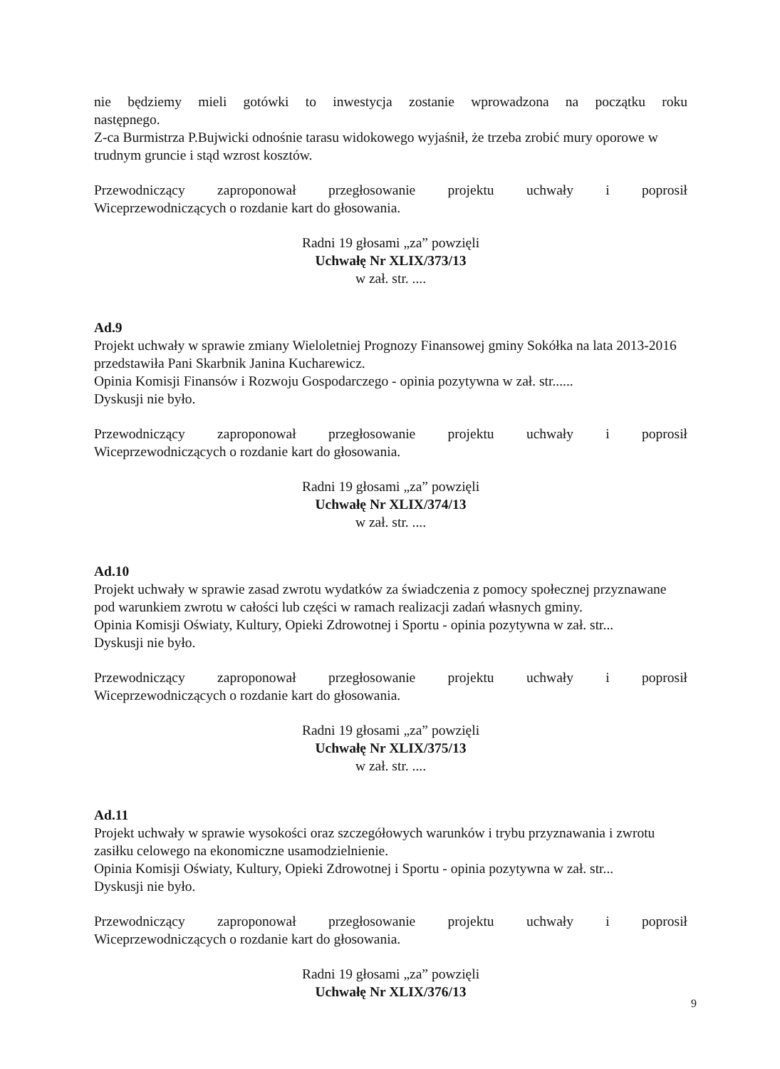nie będziemy mieli gotówki to inwestycja zostanie wprowadzona na początku roku
następnego.
Z-ca Burmistrza P.Bujwicki odnośnie tarasu widokowego wyjaśnił, że trzeba zrobić mury oporowe w trudnym gruncie i stąd wzrost kosztów.
Przewodniczący zaproponował przegłosowanie projektu uchwały i poprosił
Wiceprzewodniczących o rozdanie kart do głosowania.
Radni 19 głosami „za” powzięli
Uchwałę Nr XLIX/373/13
w zał. str. ....
Ad.9
Projekt uchwały w sprawie zmiany Wieloletniej Prognozy Finansowej gminy Sokółka na lata 2013-2016 przedstawiła Pani Skarbnik Janina Kucharewicz.
Opinia Komisji Finansów i Rozwoju Gospodarczego - opinia pozytywna w zał. str......
Dyskusji nie było.
Przewodniczący zaproponował przegłosowanie projektu uchwały i poprosił
Wiceprzewodniczących o rozdanie kart do głosowania.
Radni 19 głosami „za” powzięli
Uchwałę Nr XLIX/374/13
w zał. str. ....
Ad.10
Projekt uchwały w sprawie zasad zwrotu wydatków za świadczenia z pomocy społecznej przyznawane pod warunkiem zwrotu w całości lub części w ramach realizacji zadań własnych gminy.
Opinia Komisji Oświaty, Kultury, Opieki Zdrowotnej i Sportu - opinia pozytywna w zał. str...
Dyskusji nie było.
Przewodniczący zaproponował przegłosowanie projektu uchwały i poprosił
Wiceprzewodniczących o rozdanie kart do głosowania.
Radni 19 głosami „za” powzięli
Uchwałę Nr XLIX/375/13
w zał. str. ....
Ad.11
Projekt uchwały w sprawie wysokości oraz szczegółowych warunków i trybu przyznawania i zwrotu zasiłku celowego na ekonomiczne usamodzielnienie.
Opinia Komisji Oświaty, Kultury, Opieki Zdrowotnej i Sportu - opinia pozytywna w zał. str...
Dyskusji nie było.
Przewodniczący zaproponował przegłosowanie projektu uchwały i poprosił
Wiceprzewodniczących o rozdanie kart do głosowania.
Radni 19 głosami „za” powzięli
Uchwałę Nr XLIX/376/13
9